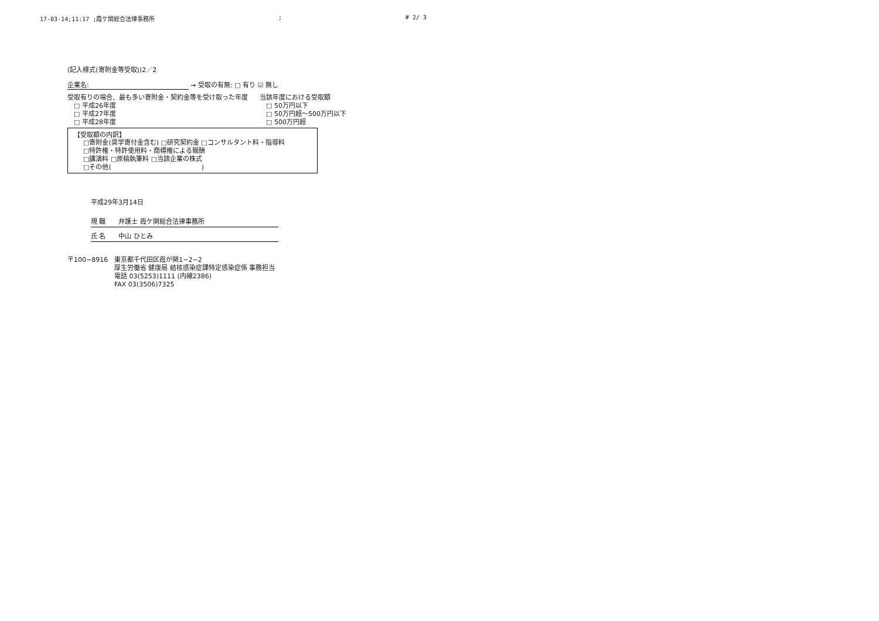17-03-14;11:17 ;霞ケ関総合法律事務所; # 2/ 3
(記入様式(寄附金等受取))2／2
企業名: → 受取の有無: □ 有り ☑ 無し
受取有りの場合、最も多い寄附金・契約金等を受け取った年度
　□ 平成26年度
　□ 平成27年度
　□ 平成28年度
当該年度における受取額
　□ 50万円以下
　□ 50万円超～500万円以下
　□ 500万円超
【受取額の内訳】
□寄附金(奨学寄付金含む) □研究契約金 □コンサルタント料・指導料
□特許権・特許使用料・商標権による報酬
□講演料 □原稿執筆料 □当該企業の株式
□その他(　　　　　　　　　　　　　　)
平成29年3月14日
現 職　　弁護士 霞ケ関総合法律事務所
氏 名　　中山 ひとみ
〒100−8916　東京都千代田区霞が関1−2−2
厚生労働省 健康局 結核感染症課特定感染症係 事務担当
電話 03(5253)1111 (内線2386)
FAX 03(3506)7325